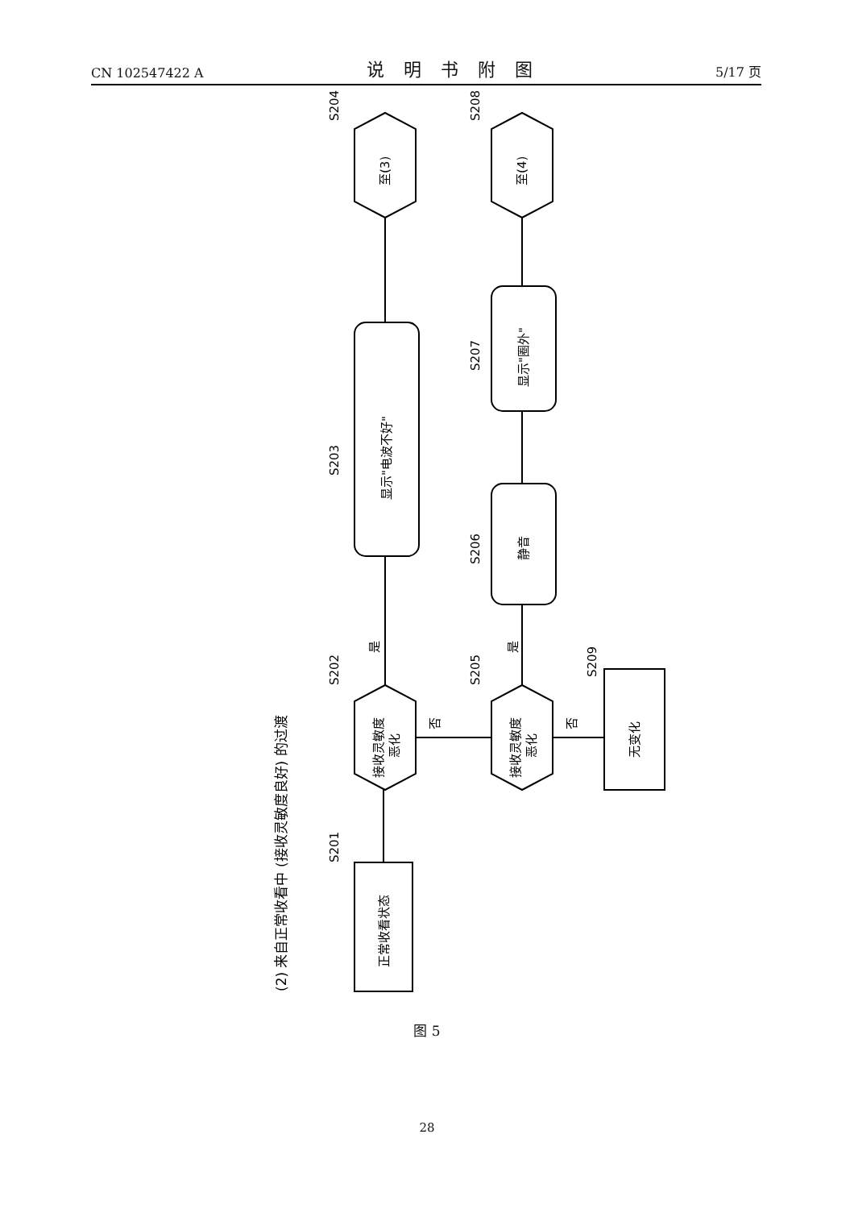CN 102547422 A 说明书附图 5/17 页
(2) 来自正常收看中 (接收灵敏度良好) 的过渡
正常收看状态
S201
接收灵敏度
恶化
S202
是
显示"电波不好"
S203
至(3)
S204
否
接收灵敏度
恶化
S205
是
静音
S206
显示"圈外"
S207
至(4)
S208
否
无变化
S209
图 5
28